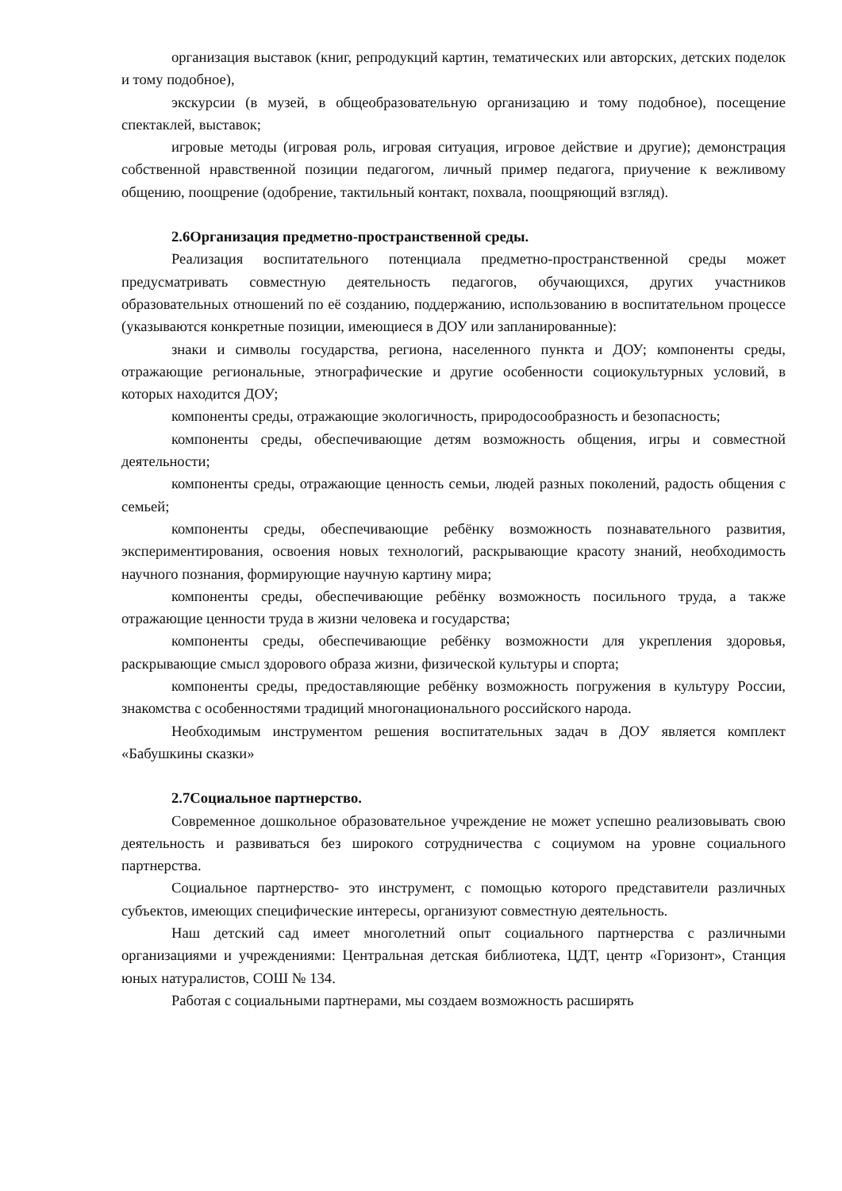организация выставок (книг, репродукций картин, тематических или авторских, детских поделок и тому подобное),
экскурсии (в музей, в общеобразовательную организацию и тому подобное), посещение спектаклей, выставок;
игровые методы (игровая роль, игровая ситуация, игровое действие и другие); демонстрация собственной нравственной позиции педагогом, личный пример педагога, приучение к вежливому общению, поощрение (одобрение, тактильный контакт, похвала, поощряющий взгляд).
2.6Организация предметно-пространственной среды.
Реализация воспитательного потенциала предметно-пространственной среды может предусматривать совместную деятельность педагогов, обучающихся, других участников образовательных отношений по её созданию, поддержанию, использованию в воспитательном процессе (указываются конкретные позиции, имеющиеся в ДОУ или запланированные):
знаки и символы государства, региона, населенного пункта и ДОУ; компоненты среды, отражающие региональные, этнографические и другие особенности социокультурных условий, в которых находится ДОУ;
компоненты среды, отражающие экологичность, природосообразность и безопасность;
компоненты среды, обеспечивающие детям возможность общения, игры и совместной деятельности;
компоненты среды, отражающие ценность семьи, людей разных поколений, радость общения с семьей;
компоненты среды, обеспечивающие ребёнку возможность познавательного развития, экспериментирования, освоения новых технологий, раскрывающие красоту знаний, необходимость научного познания, формирующие научную картину мира;
компоненты среды, обеспечивающие ребёнку возможность посильного труда, а также отражающие ценности труда в жизни человека и государства;
компоненты среды, обеспечивающие ребёнку возможности для укрепления здоровья, раскрывающие смысл здорового образа жизни, физической культуры и спорта;
компоненты среды, предоставляющие ребёнку возможность погружения в культуру России, знакомства с особенностями традиций многонационального российского народа.
Необходимым инструментом решения воспитательных задач в ДОУ является комплект «Бабушкины сказки»
2.7Социальное партнерство.
Современное дошкольное образовательное учреждение не может успешно реализовывать свою деятельность и развиваться без широкого сотрудничества с социумом на уровне социального партнерства.
Социальное партнерство- это инструмент, с помощью которого представители различных субъектов, имеющих специфические интересы, организуют совместную деятельность.
Наш детский сад имеет многолетний опыт социального партнерства с различными организациями и учреждениями: Центральная детская библиотека, ЦДТ, центр «Горизонт», Станция юных натуралистов, СОШ № 134.
Работая с социальными партнерами, мы создаем возможность расширять